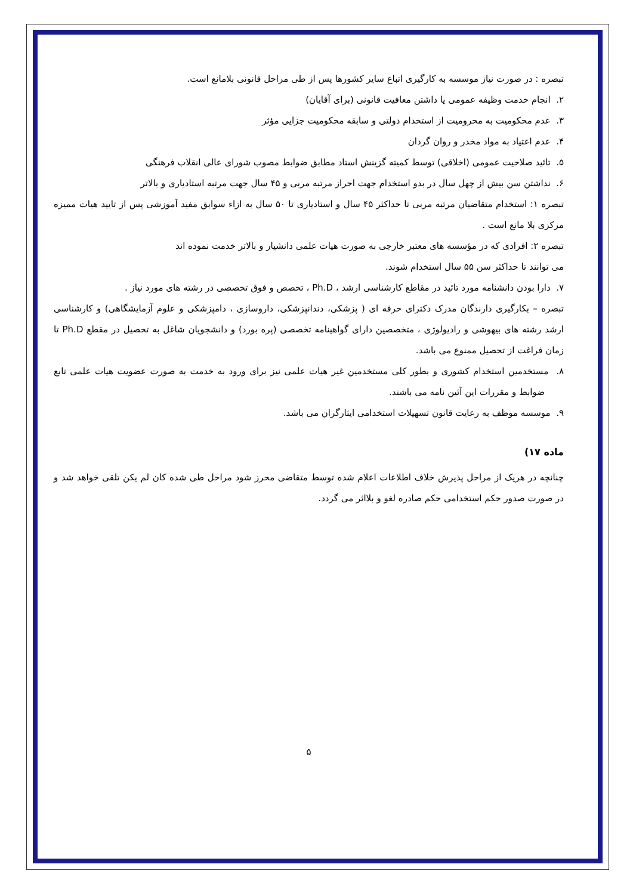تبصره : در صورت نیاز موسسه به کارگیری اتباع سایر کشورها پس از طی مراحل قانونی بلامانع است.
۲. انجام خدمت وظیفه عمومی یا داشتن معافیت قانونی (برای آقایان)
۳. عدم محکومیت به محرومیت از استخدام دولتی و سابقه محکومیت جزایی مؤثر
۴. عدم اعتیاد به مواد مخدر و روان گردان
۵. تائید صلاحیت عمومی (اخلاقی) توسط کمیته گزینش استاد مطابق ضوابط مصوب شورای عالی انقلاب فرهنگی
۶. نداشتن سن بیش از چهل سال در بدو استخدام جهت احراز مرتبه مربی و ۴۵ سال جهت مرتبه استادیاری و بالاتر
تبصره ۱: استخدام متقاضیان مرتبه مربی تا حداکثر ۴۵ سال و استادیاری تا ۵۰ سال به ازاء سوابق مفید آموزشی پس از تایید هیات ممیزه مرکزی بلا مانع است .
تبصره ۲: افرادی که در مؤسسه های معتبر خارجی به صورت هیات علمی دانشیار و بالاتر خدمت نموده اند
می توانند تا حداکثر سن ۵۵ سال استخدام شوند.
۷. دارا بودن دانشنامه مورد تائید در مقاطع کارشناسی ارشد ، Ph.D ، تخصص و فوق تخصصی در رشته های مورد نیاز .
تبصره – بکارگیری دارندگان مدرک دکترای حرفه ای ( پزشکی، دندانپزشکی، داروسازی ، دامپزشکی و علوم آزمایشگاهی) و کارشناسی ارشد رشته های بیهوشی و رادیولوژی ، متخصصین دارای گواهینامه تخصصی (پره بورد) و دانشجویان شاغل به تحصیل در مقطع Ph.D تا زمان فراغت از تحصیل ممنوع می باشد.
۸. مستخدمین استخدام کشوری و بطور کلی مستخدمین غیر هیات علمی نیز برای ورود به خدمت به صورت عضویت هیات علمی تابع ضوابط و مقررات این آئین نامه می باشند.
۹. موسسه موظف به رعایت قانون تسهیلات استخدامی ایثارگران می باشد.
ماده ۱۷)
چنانچه در هریک از مراحل پذیرش خلاف اطلاعات اعلام شده توسط متقاضی محرز شود مراحل طی شده کان لم یکن تلقی خواهد شد و در صورت صدور حکم استخدامی حکم صادره لغو و بلااثر می گردد.
۵